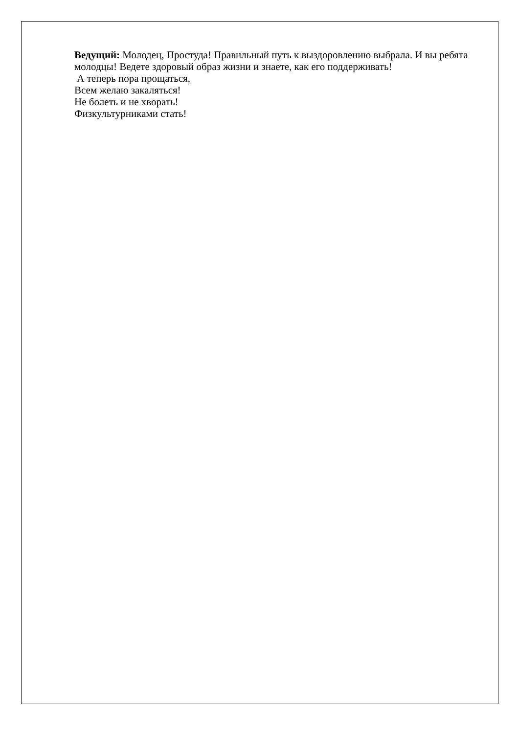Ведущий: Молодец, Простуда! Правильный путь к выздоровлению выбрала. И вы ребята молодцы! Ведете здоровый образ жизни и знаете, как его поддерживать!
А теперь пора прощаться,
Всем желаю закаляться!
Не болеть и не хворать!
Физкультурниками стать!